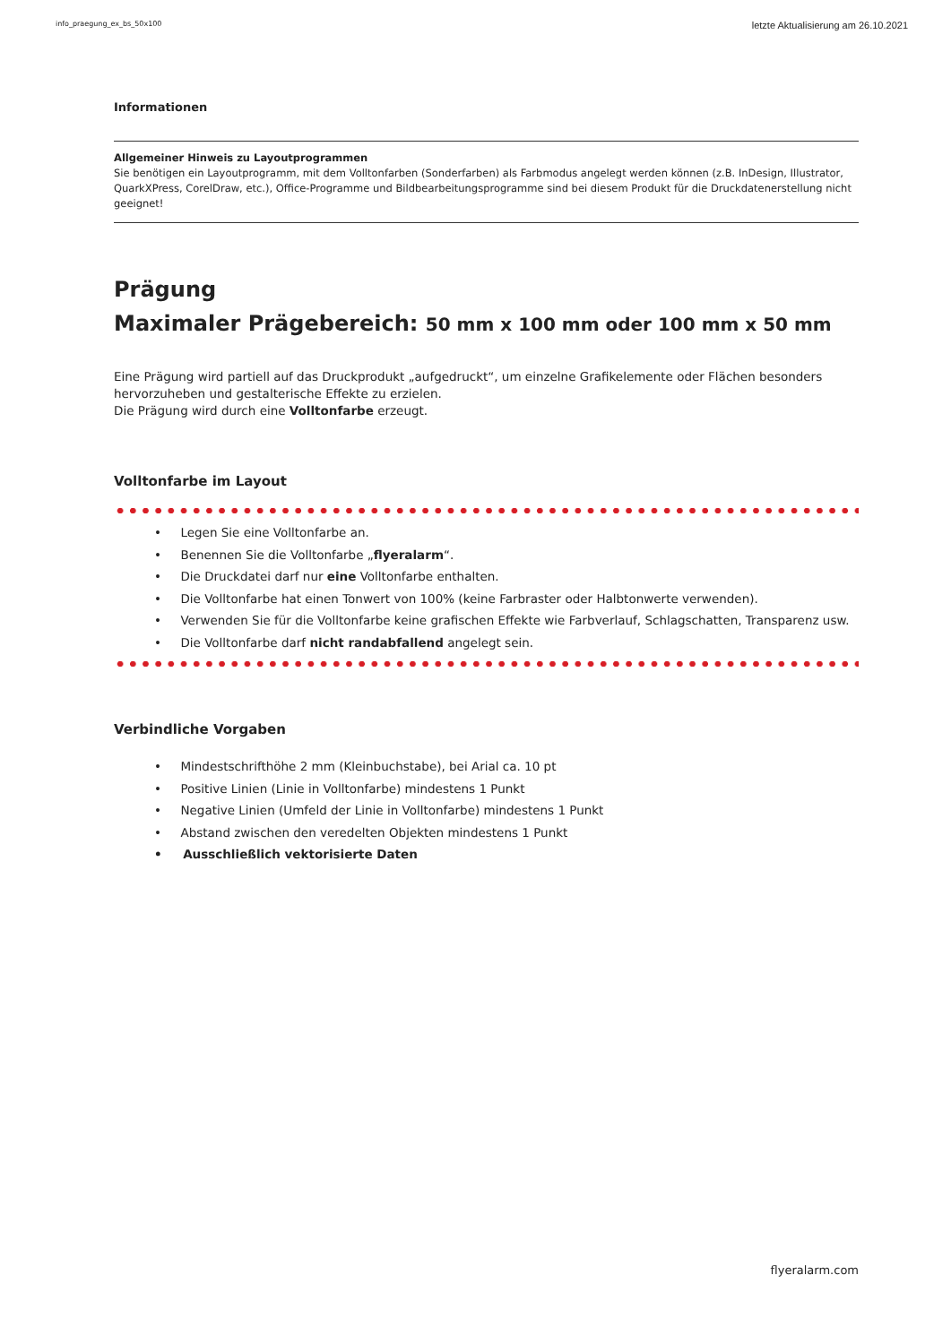info_praegung_ex_bs_50x100 letzte Aktualisierung am 26.10.2021
Informationen
Allgemeiner Hinweis zu Layoutprogrammen
Sie benötigen ein Layoutprogramm, mit dem Volltonfarben (Sonderfarben) als Farbmodus angelegt werden können (z.B. InDesign, Illustrator, QuarkXPress, CorelDraw, etc.), Office-Programme und Bildbearbeitungsprogramme sind bei diesem Produkt für die Druckdatenerstellung nicht geeignet!
Prägung
Maximaler Prägebereich: 50 mm x 100 mm oder 100 mm x 50 mm
Eine Prägung wird partiell auf das Druckprodukt „aufgedruckt“, um einzelne Grafikelemente oder Flächen besonders hervorzuheben und gestalterische Effekte zu erzielen.
Die Prägung wird durch eine Volltonfarbe erzeugt.
Volltonfarbe im Layout
• Legen Sie eine Volltonfarbe an.
• Benennen Sie die Volltonfarbe „flyeralarm“.
• Die Druckdatei darf nur eine Volltonfarbe enthalten.
• Die Volltonfarbe hat einen Tonwert von 100% (keine Farbraster oder Halbtonwerte verwenden).
• Verwenden Sie für die Volltonfarbe keine grafischen Effekte wie Farbverlauf, Schlagschatten, Transparenz usw.
• Die Volltonfarbe darf nicht randabfallend angelegt sein.
Verbindliche Vorgaben
• Mindestschrifthöhe 2 mm (Kleinbuchstabe), bei Arial ca. 10 pt
• Positive Linien (Linie in Volltonfarbe) mindestens 1 Punkt
• Negative Linien (Umfeld der Linie in Volltonfarbe) mindestens 1 Punkt
• Abstand zwischen den veredelten Objekten mindestens 1 Punkt
• Ausschließlich vektorisierte Daten
flyeralarm.com